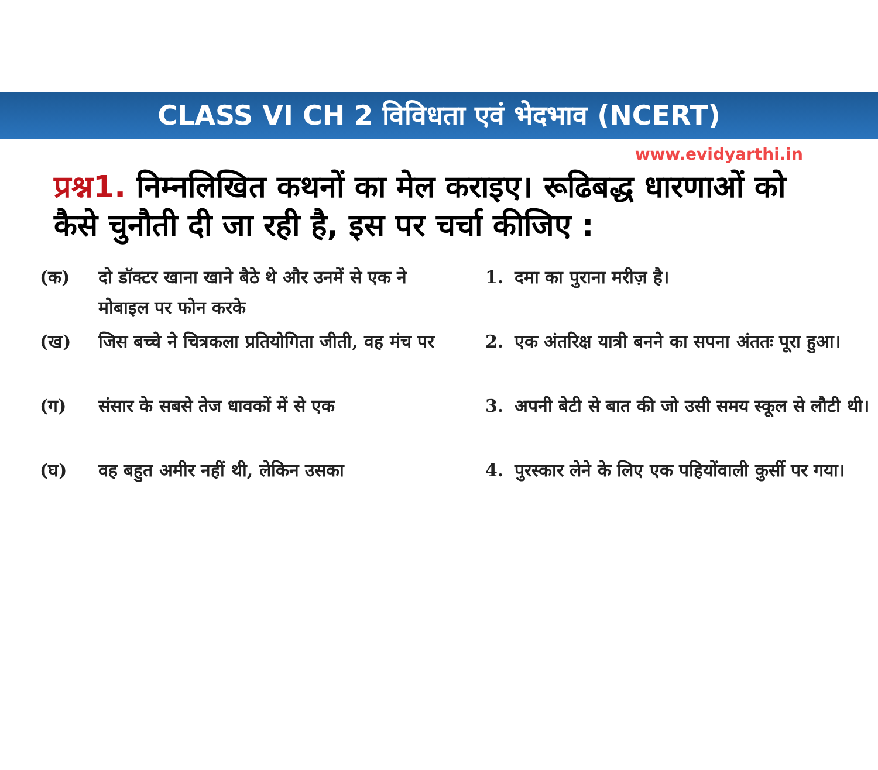CLASS VI CH 2 विविधता एवं भेदभाव (NCERT)
www.evidyarthi.in
प्रश्न1. निम्नलिखित कथनों का मेल कराइए। रूढिबद्ध धारणाओं को कैसे चुनौती दी जा रही है, इस पर चर्चा कीजिए :
(क) दो डॉक्टर खाना खाने बैठे थे और उनमें से एक ने मोबाइल पर फोन करके
(ख) जिस बच्चे ने चित्रकला प्रतियोगिता जीती, वह मंच पर
(ग) संसार के सबसे तेज धावकों में से एक
(घ) वह बहुत अमीर नहीं थी, लेकिन उसका
1. दमा का पुराना मरीज़ है।
2. एक अंतरिक्ष यात्री बनने का सपना अंततः पूरा हुआ।
3. अपनी बेटी से बात की जो उसी समय स्कूल से लौटी थी।
4. पुरस्कार लेने के लिए एक पहियोंवाली कुर्सी पर गया।